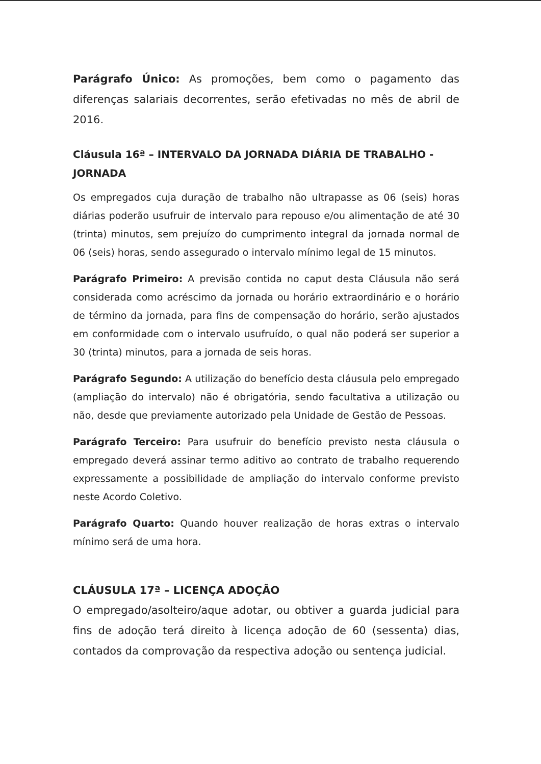Parágrafo Único: As promoções, bem como o pagamento das diferenças salariais decorrentes, serão efetivadas no mês de abril de 2016.
Cláusula 16ª – INTERVALO DA JORNADA DIÁRIA DE TRABALHO - JORNADA
Os empregados cuja duração de trabalho não ultrapasse as 06 (seis) horas diárias poderão usufruir de intervalo para repouso e/ou alimentação de até 30 (trinta) minutos, sem prejuízo do cumprimento integral da jornada normal de 06 (seis) horas, sendo assegurado o intervalo mínimo legal de 15 minutos.
Parágrafo Primeiro: A previsão contida no caput desta Cláusula não será considerada como acréscimo da jornada ou horário extraordinário e o horário de término da jornada, para fins de compensação do horário, serão ajustados em conformidade com o intervalo usufruído, o qual não poderá ser superior a 30 (trinta) minutos, para a jornada de seis horas.
Parágrafo Segundo: A utilização do benefício desta cláusula pelo empregado (ampliação do intervalo) não é obrigatória, sendo facultativa a utilização ou não, desde que previamente autorizado pela Unidade de Gestão de Pessoas.
Parágrafo Terceiro: Para usufruir do benefício previsto nesta cláusula o empregado deverá assinar termo aditivo ao contrato de trabalho requerendo expressamente a possibilidade de ampliação do intervalo conforme previsto neste Acordo Coletivo.
Parágrafo Quarto: Quando houver realização de horas extras o intervalo mínimo será de uma hora.
CLÁUSULA 17ª – LICENÇA ADOÇÃO
O empregado/asolteiro/aque adotar, ou obtiver a guarda judicial para fins de adoção terá direito à licença adoção de 60 (sessenta) dias, contados da comprovação da respectiva adoção ou sentença judicial.